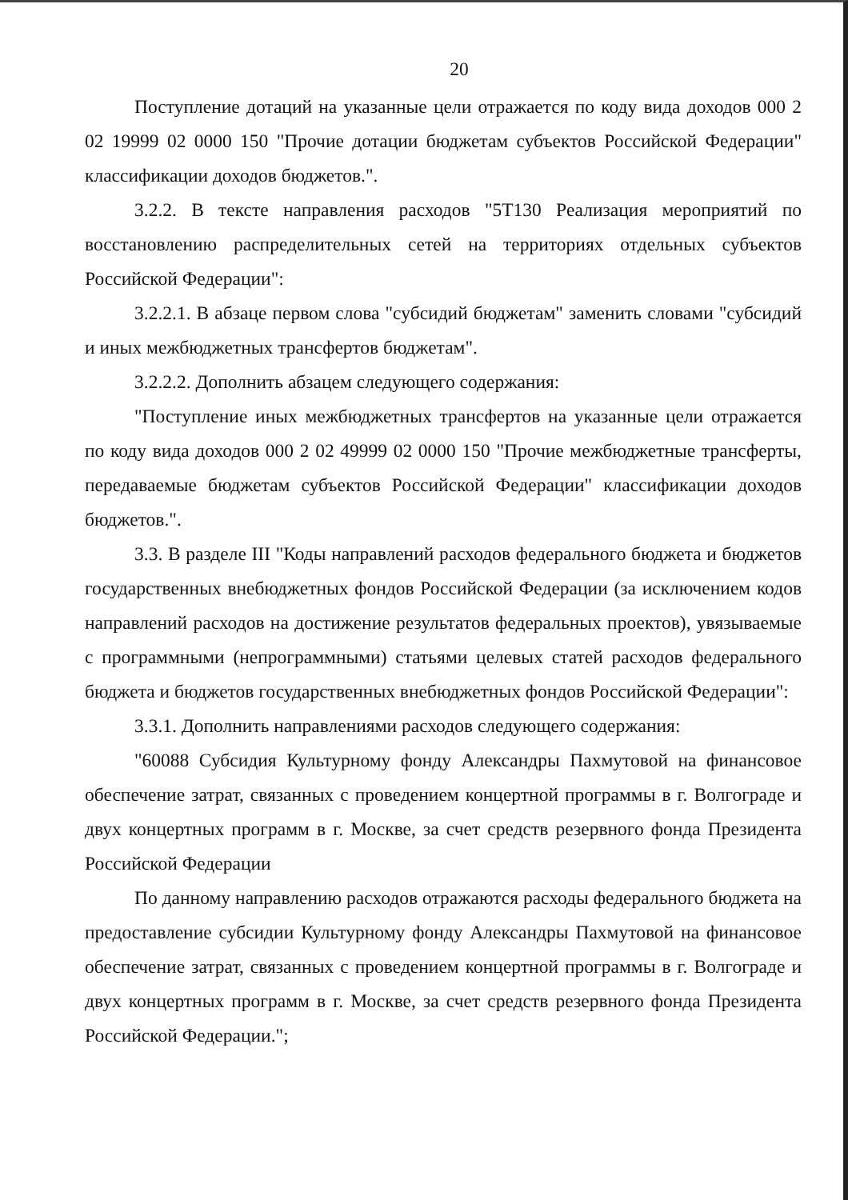20
Поступление дотаций на указанные цели отражается по коду вида доходов 000 2 02 19999 02 0000 150 "Прочие дотации бюджетам субъектов Российской Федерации" классификации доходов бюджетов.".
3.2.2. В тексте направления расходов "5Т130 Реализация мероприятий по восстановлению распределительных сетей на территориях отдельных субъектов Российской Федерации":
3.2.2.1. В абзаце первом слова "субсидий бюджетам" заменить словами "субсидий и иных межбюджетных трансфертов бюджетам".
3.2.2.2. Дополнить абзацем следующего содержания:
"Поступление иных межбюджетных трансфертов на указанные цели отражается по коду вида доходов 000 2 02 49999 02 0000 150 "Прочие межбюджетные трансферты, передаваемые бюджетам субъектов Российской Федерации" классификации доходов бюджетов.".
3.3. В разделе III "Коды направлений расходов федерального бюджета и бюджетов государственных внебюджетных фондов Российской Федерации (за исключением кодов направлений расходов на достижение результатов федеральных проектов), увязываемые с программными (непрограммными) статьями целевых статей расходов федерального бюджета и бюджетов государственных внебюджетных фондов Российской Федерации":
3.3.1. Дополнить направлениями расходов следующего содержания:
"60088 Субсидия Культурному фонду Александры Пахмутовой на финансовое обеспечение затрат, связанных с проведением концертной программы в г. Волгограде и двух концертных программ в г. Москве, за счет средств резервного фонда Президента Российской Федерации
По данному направлению расходов отражаются расходы федерального бюджета на предоставление субсидии Культурному фонду Александры Пахмутовой на финансовое обеспечение затрат, связанных с проведением концертной программы в г. Волгограде и двух концертных программ в г. Москве, за счет средств резервного фонда Президента Российской Федерации.";